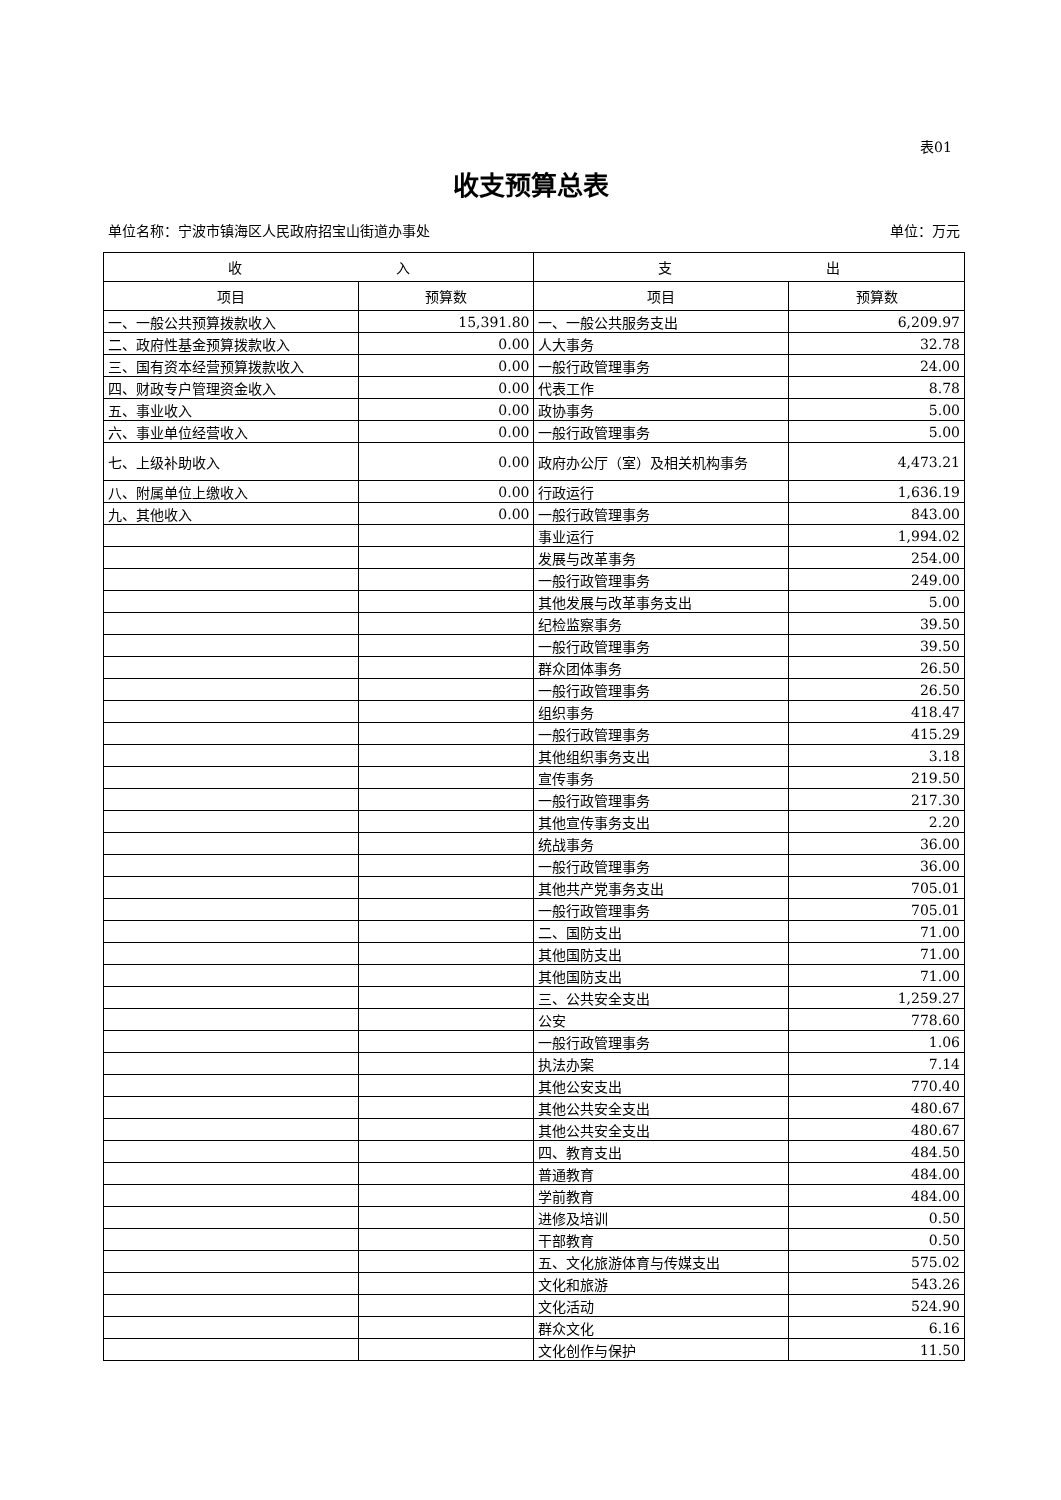表01
收支预算总表
单位名称：宁波市镇海区人民政府招宝山街道办事处 单位：万元
| 收 入 | | 支 出 | |
| --- | --- | --- | --- |
| 项目 | 预算数 | 项目 | 预算数 |
| 一、一般公共预算拨款收入 | 15,391.80 | 一、一般公共服务支出 | 6,209.97 |
| 二、政府性基金预算拨款收入 | 0.00 | 人大事务 | 32.78 |
| 三、国有资本经营预算拨款收入 | 0.00 | 一般行政管理事务 | 24.00 |
| 四、财政专户管理资金收入 | 0.00 | 代表工作 | 8.78 |
| 五、事业收入 | 0.00 | 政协事务 | 5.00 |
| 六、事业单位经营收入 | 0.00 | 一般行政管理事务 | 5.00 |
| 七、上级补助收入 | 0.00 | 政府办公厅（室）及相关机构事务 | 4,473.21 |
| 八、附属单位上缴收入 | 0.00 | 行政运行 | 1,636.19 |
| 九、其他收入 | 0.00 | 一般行政管理事务 | 843.00 |
| | | 事业运行 | 1,994.02 |
| | | 发展与改革事务 | 254.00 |
| | | 一般行政管理事务 | 249.00 |
| | | 其他发展与改革事务支出 | 5.00 |
| | | 纪检监察事务 | 39.50 |
| | | 一般行政管理事务 | 39.50 |
| | | 群众团体事务 | 26.50 |
| | | 一般行政管理事务 | 26.50 |
| | | 组织事务 | 418.47 |
| | | 一般行政管理事务 | 415.29 |
| | | 其他组织事务支出 | 3.18 |
| | | 宣传事务 | 219.50 |
| | | 一般行政管理事务 | 217.30 |
| | | 其他宣传事务支出 | 2.20 |
| | | 统战事务 | 36.00 |
| | | 一般行政管理事务 | 36.00 |
| | | 其他共产党事务支出 | 705.01 |
| | | 一般行政管理事务 | 705.01 |
| | | 二、国防支出 | 71.00 |
| | | 其他国防支出 | 71.00 |
| | | 其他国防支出 | 71.00 |
| | | 三、公共安全支出 | 1,259.27 |
| | | 公安 | 778.60 |
| | | 一般行政管理事务 | 1.06 |
| | | 执法办案 | 7.14 |
| | | 其他公安支出 | 770.40 |
| | | 其他公共安全支出 | 480.67 |
| | | 其他公共安全支出 | 480.67 |
| | | 四、教育支出 | 484.50 |
| | | 普通教育 | 484.00 |
| | | 学前教育 | 484.00 |
| | | 进修及培训 | 0.50 |
| | | 干部教育 | 0.50 |
| | | 五、文化旅游体育与传媒支出 | 575.02 |
| | | 文化和旅游 | 543.26 |
| | | 文化活动 | 524.90 |
| | | 群众文化 | 6.16 |
| | | 文化创作与保护 | 11.50 |